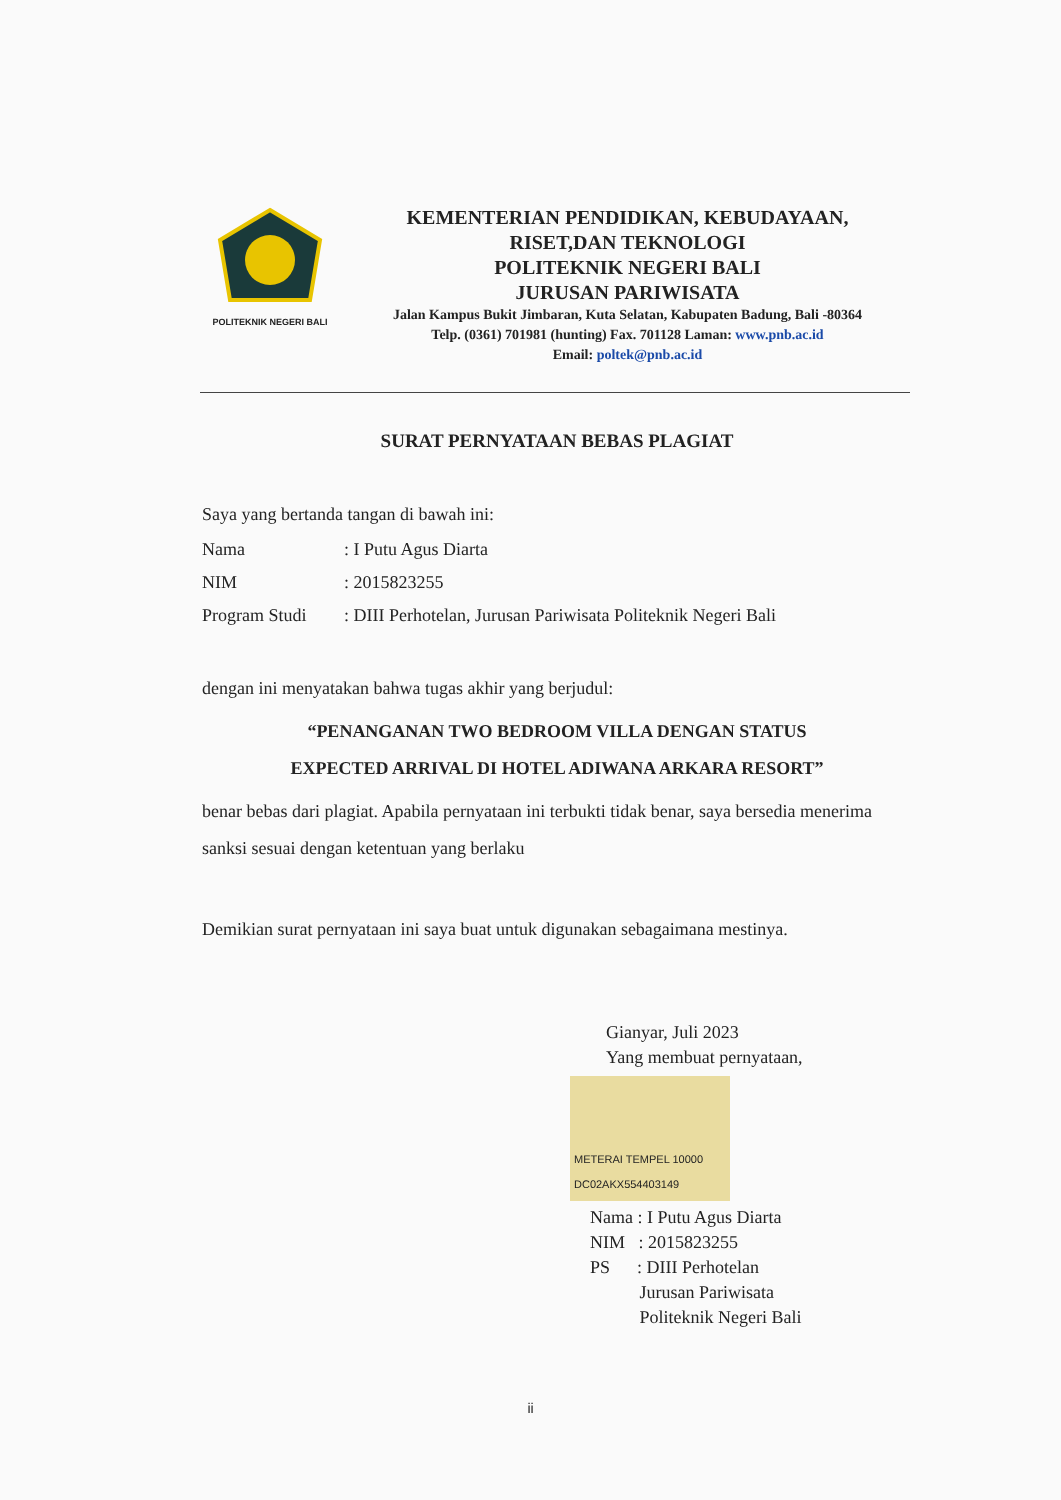POLITEKNIK NEGERI BALI
KEMENTERIAN PENDIDIKAN, KEBUDAYAAN,
RISET,DAN TEKNOLOGI
POLITEKNIK NEGERI BALI
JURUSAN PARIWISATA
Jalan Kampus Bukit Jimbaran, Kuta Selatan, Kabupaten Badung, Bali -80364
Telp. (0361) 701981 (hunting) Fax. 701128 Laman: www.pnb.ac.id
Email: poltek@pnb.ac.id
SURAT PERNYATAAN BEBAS PLAGIAT
Saya yang bertanda tangan di bawah ini:
Nama: I Putu Agus Diarta
NIM: 2015823255
Program Studi: DIII Perhotelan, Jurusan Pariwisata Politeknik Negeri Bali
dengan ini menyatakan bahwa tugas akhir yang berjudul:
“PENANGANAN TWO BEDROOM VILLA DENGAN STATUS
EXPECTED ARRIVAL DI HOTEL ADIWANA ARKARA RESORT”
benar bebas dari plagiat. Apabila pernyataan ini terbukti tidak benar, saya bersedia menerima sanksi sesuai dengan ketentuan yang berlaku
Demikian surat pernyataan ini saya buat untuk digunakan sebagaimana mestinya.
Gianyar, Juli 2023
Yang membuat pernyataan,
METERAI TEMPEL 10000 DC02AKX554403149
Nama : I Putu Agus Diarta
NIM : 2015823255
PS : DIII Perhotelan
Jurusan Pariwisata
Politeknik Negeri Bali
ii